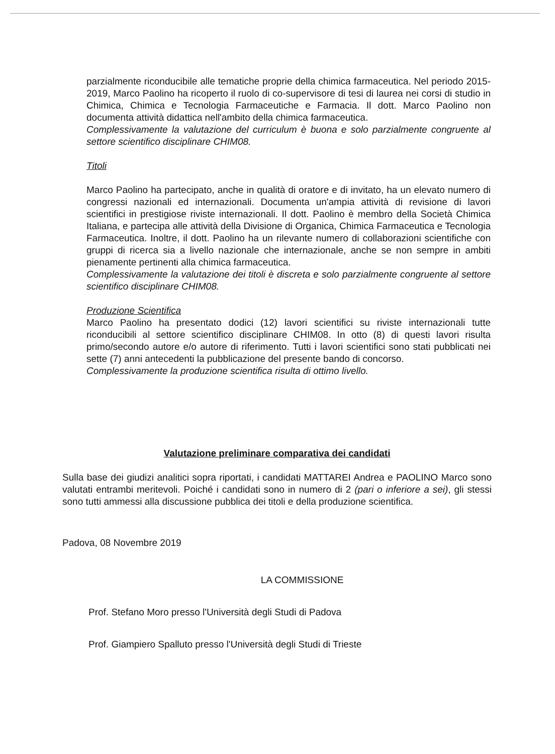parzialmente riconducibile alle tematiche proprie della chimica farmaceutica. Nel periodo 2015-2019, Marco Paolino ha ricoperto il ruolo di co-supervisore di tesi di laurea nei corsi di studio in Chimica, Chimica e Tecnologia Farmaceutiche e Farmacia. Il dott. Marco Paolino non documenta attività didattica nell'ambito della chimica farmaceutica.
Complessivamente la valutazione del curriculum è buona e solo parzialmente congruente al settore scientifico disciplinare CHIM08.
Titoli
Marco Paolino ha partecipato, anche in qualità di oratore e di invitato, ha un elevato numero di congressi nazionali ed internazionali. Documenta un'ampia attività di revisione di lavori scientifici in prestigiose riviste internazionali. Il dott. Paolino è membro della Società Chimica Italiana, e partecipa alle attività della Divisione di Organica, Chimica Farmaceutica e Tecnologia Farmaceutica. Inoltre, il dott. Paolino ha un rilevante numero di collaborazioni scientifiche con gruppi di ricerca sia a livello nazionale che internazionale, anche se non sempre in ambiti pienamente pertinenti alla chimica farmaceutica.
Complessivamente la valutazione dei titoli è discreta e solo parzialmente congruente al settore scientifico disciplinare CHIM08.
Produzione Scientifica
Marco Paolino ha presentato dodici (12) lavori scientifici su riviste internazionali tutte riconducibili al settore scientifico disciplinare CHIM08. In otto (8) di questi lavori risulta primo/secondo autore e/o autore di riferimento. Tutti i lavori scientifici sono stati pubblicati nei sette (7) anni antecedenti la pubblicazione del presente bando di concorso.
Complessivamente la produzione scientifica risulta di ottimo livello.
Valutazione preliminare comparativa dei candidati
Sulla base dei giudizi analitici sopra riportati, i candidati MATTAREI Andrea e PAOLINO Marco sono valutati entrambi meritevoli. Poiché i candidati sono in numero di 2 (pari o inferiore a sei), gli stessi sono tutti ammessi alla discussione pubblica dei titoli e della produzione scientifica.
Padova, 08 Novembre 2019
LA COMMISSIONE
Prof. Stefano Moro presso l'Università degli Studi di Padova
Prof. Giampiero Spalluto presso l'Università degli Studi di Trieste